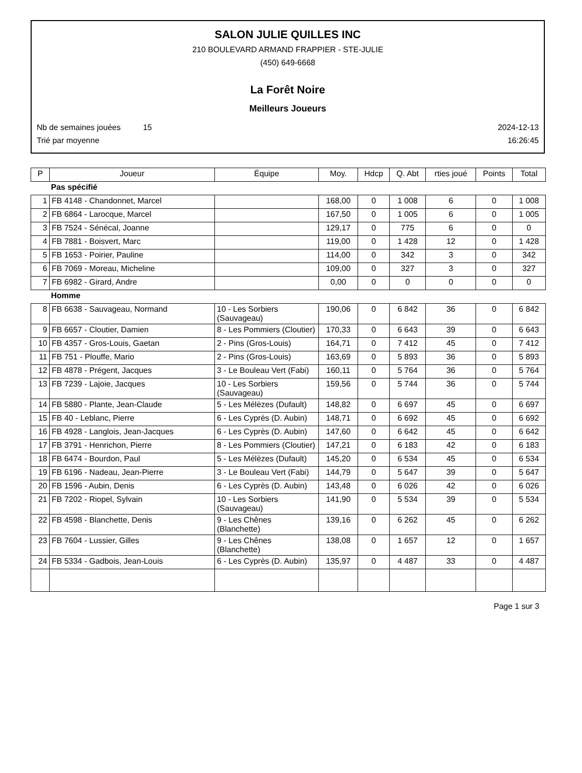SALON JULIE QUILLES INC
210 BOULEVARD ARMAND FRAPPIER - STE-JULIE
(450) 649-6668
La Forêt Noire
Meilleurs Joueurs
Nb de semaines jouées 15 2024-12-13
Trié par moyenne 16:26:45
| P | Joueur | Équipe | Moy. | Hdcp | Q. Abt | rties joué | Points | Total |
| --- | --- | --- | --- | --- | --- | --- | --- | --- |
| Pas spécifié | | | | | | | | |
| 1 | FB 4148 - Chandonnet, Marcel | | 168,00 | 0 | 1 008 | 6 | 0 | 1 008 |
| 2 | FB 6864 - Larocque, Marcel | | 167,50 | 0 | 1 005 | 6 | 0 | 1 005 |
| 3 | FB 7524 - Sénécal, Joanne | | 129,17 | 0 | 775 | 6 | 0 | 0 |
| 4 | FB 7881 - Boisvert, Marc | | 119,00 | 0 | 1 428 | 12 | 0 | 1 428 |
| 5 | FB 1653 - Poirier, Pauline | | 114,00 | 0 | 342 | 3 | 0 | 342 |
| 6 | FB 7069 - Moreau, Micheline | | 109,00 | 0 | 327 | 3 | 0 | 327 |
| 7 | FB 6982 - Girard, Andre | | 0,00 | 0 | 0 | 0 | 0 | 0 |
| Homme | | | | | | | | |
| 8 | FB 6638 - Sauvageau, Normand | 10 - Les Sorbiers (Sauvageau) | 190,06 | 0 | 6 842 | 36 | 0 | 6 842 |
| 9 | FB 6657 - Cloutier, Damien | 8 - Les Pommiers (Cloutier) | 170,33 | 0 | 6 643 | 39 | 0 | 6 643 |
| 10 | FB 4357 - Gros-Louis, Gaetan | 2 - Pins (Gros-Louis) | 164,71 | 0 | 7 412 | 45 | 0 | 7 412 |
| 11 | FB 751 - Plouffe, Mario | 2 - Pins (Gros-Louis) | 163,69 | 0 | 5 893 | 36 | 0 | 5 893 |
| 12 | FB 4878 - Prégent, Jacques | 3 - Le Bouleau Vert (Fabi) | 160,11 | 0 | 5 764 | 36 | 0 | 5 764 |
| 13 | FB 7239 - Lajoie, Jacques | 10 - Les Sorbiers (Sauvageau) | 159,56 | 0 | 5 744 | 36 | 0 | 5 744 |
| 14 | FB 5880 - Plante, Jean-Claude | 5 - Les Mélèzes (Dufault) | 148,82 | 0 | 6 697 | 45 | 0 | 6 697 |
| 15 | FB 40 - Leblanc, Pierre | 6 - Les Cyprès (D. Aubin) | 148,71 | 0 | 6 692 | 45 | 0 | 6 692 |
| 16 | FB 4928 - Langlois, Jean-Jacques | 6 - Les Cyprès (D. Aubin) | 147,60 | 0 | 6 642 | 45 | 0 | 6 642 |
| 17 | FB 3791 - Henrichon, Pierre | 8 - Les Pommiers (Cloutier) | 147,21 | 0 | 6 183 | 42 | 0 | 6 183 |
| 18 | FB 6474 - Bourdon, Paul | 5 - Les Mélèzes (Dufault) | 145,20 | 0 | 6 534 | 45 | 0 | 6 534 |
| 19 | FB 6196 - Nadeau, Jean-Pierre | 3 - Le Bouleau Vert (Fabi) | 144,79 | 0 | 5 647 | 39 | 0 | 5 647 |
| 20 | FB 1596 - Aubin, Denis | 6 - Les Cyprès (D. Aubin) | 143,48 | 0 | 6 026 | 42 | 0 | 6 026 |
| 21 | FB 7202 - Riopel, Sylvain | 10 - Les Sorbiers (Sauvageau) | 141,90 | 0 | 5 534 | 39 | 0 | 5 534 |
| 22 | FB 4598 - Blanchette, Denis | 9 - Les Chênes (Blanchette) | 139,16 | 0 | 6 262 | 45 | 0 | 6 262 |
| 23 | FB 7604 - Lussier, Gilles | 9 - Les Chênes (Blanchette) | 138,08 | 0 | 1 657 | 12 | 0 | 1 657 |
| 24 | FB 5334 - Gadbois, Jean-Louis | 6 - Les Cyprès (D. Aubin) | 135,97 | 0 | 4 487 | 33 | 0 | 4 487 |
Page 1 sur 3